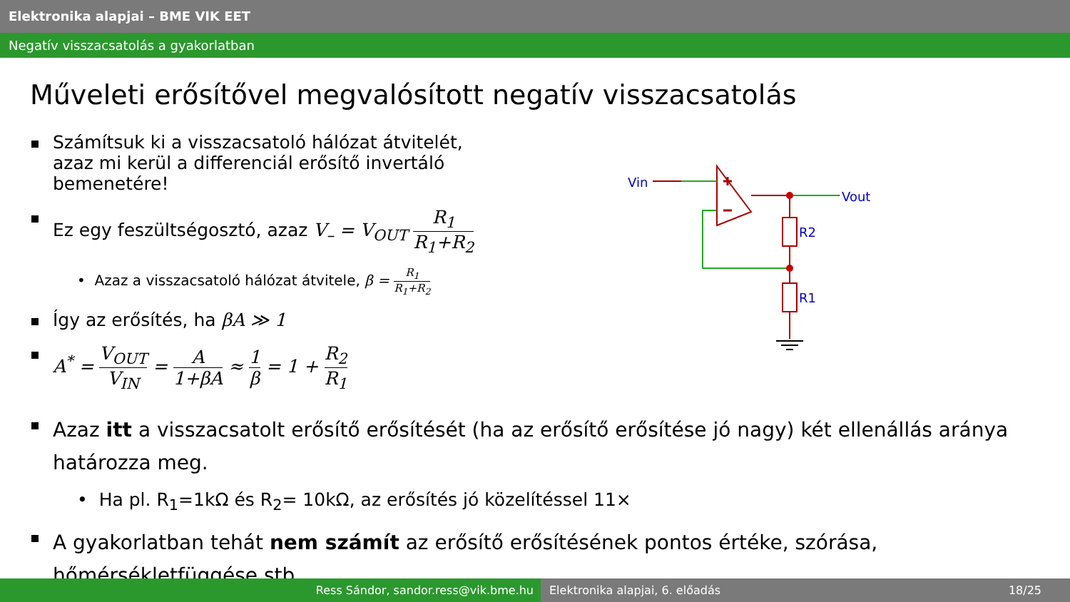Elektronika alapjai – BME VIK EET
Negatív visszacsatolás a gyakorlatban
Műveleti erősítővel megvalósított negatív visszacsatolás
Számítsuk ki a visszacsatoló hálózat átvitelét,
azaz mi kerül a differenciál erősítő invertáló bemenetére!
Ez egy feszültségosztó, azaz V<sub>–</sub> = V<sub>OUT</sub> R<sub>1</sub> R<sub>1</sub>+R<sub>2</sub>
• Azaz a visszacsatoló hálózat átvitele, β = R<sub>1</sub> R<sub>1</sub>+R<sub>2</sub>
Így az erősítés, ha βA ≫ 1
A<sup>*</sup> = V<sub>OUT</sub> V<sub>IN</sub> = A 1+βA ≈ 1 β = 1 + R<sub>2</sub> R<sub>1</sub>
Azaz itt a visszacsatolt erősítő erősítését (ha az erősítő erősítése jó nagy) két ellenállás aránya határozza meg.
• Ha pl. R<sub>1</sub>=1kΩ és R<sub>2</sub>= 10kΩ, az erősítés jó közelítéssel 11×
A gyakorlatban tehát nem számít az erősítő erősítésének pontos értéke, szórása, hőmérsékletfüggése stb.
Vin
Vout
R2
R1
Ress Sándor, sandor.ress@vik.bme.hu Elektronika alapjai, 6. előadás 18/25